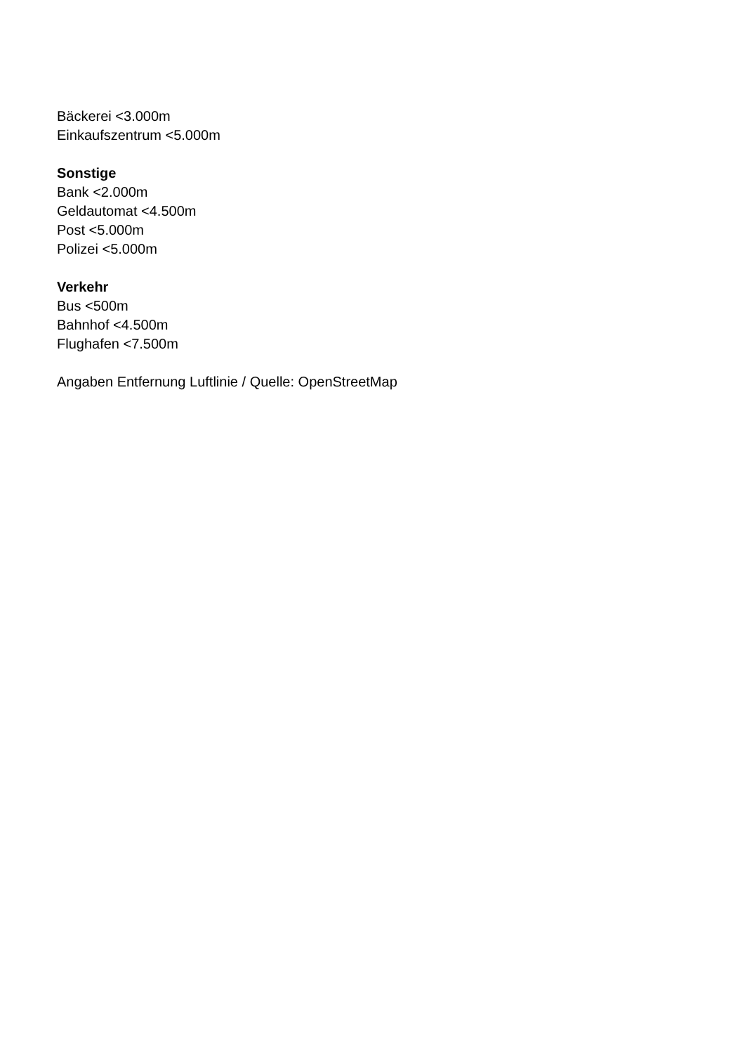Bäckerei <3.000m
Einkaufszentrum <5.000m
Sonstige
Bank <2.000m
Geldautomat <4.500m
Post <5.000m
Polizei <5.000m
Verkehr
Bus <500m
Bahnhof <4.500m
Flughafen <7.500m
Angaben Entfernung Luftlinie / Quelle: OpenStreetMap